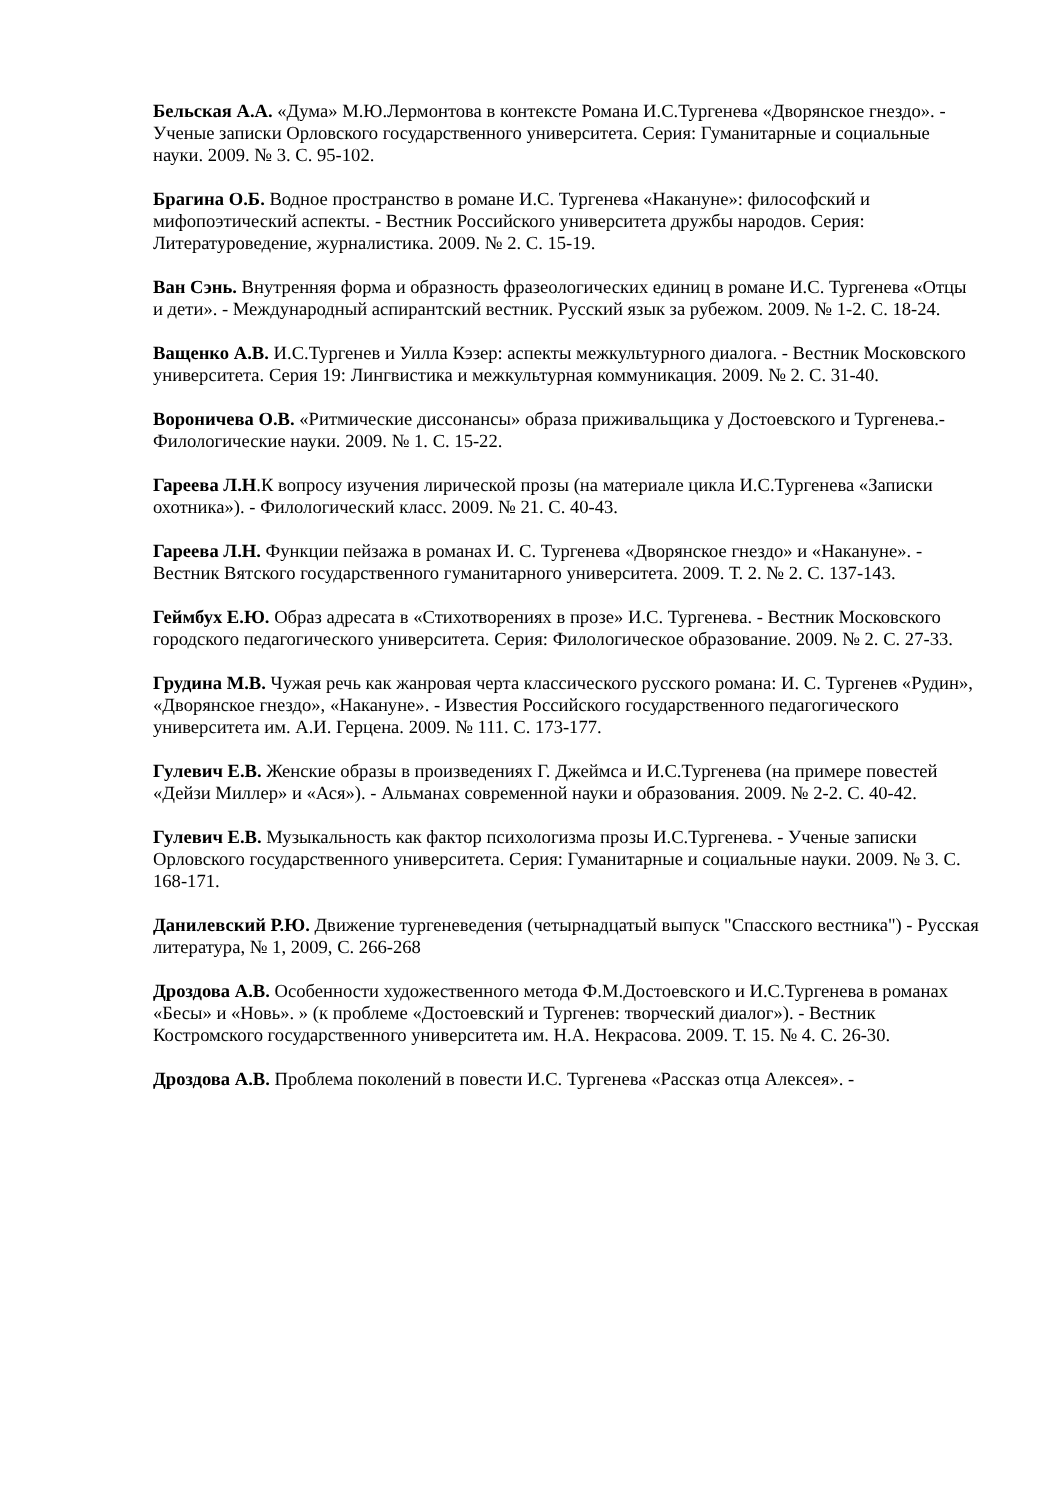Бельская А.А. «Дума» М.Ю.Лермонтова в контексте Романа И.С.Тургенева «Дворянское гнездо». - Ученые записки Орловского государственного университета. Серия: Гуманитарные и социальные науки. 2009. № 3. С. 95-102.
Брагина О.Б. Водное пространство в романе И.С. Тургенева «Накануне»: философский и мифопоэтический аспекты. - Вестник Российского университета дружбы народов. Серия: Литературоведение, журналистика. 2009. № 2. С. 15-19.
Ван Сэнь. Внутренняя форма и образность фразеологических единиц в романе И.С. Тургенева «Отцы и дети». - Международный аспирантский вестник. Русский язык за рубежом. 2009. № 1-2. С. 18-24.
Ващенко А.В. И.С.Тургенев и Уилла Кэзер: аспекты межкультурного диалога. - Вестник Московского университета. Серия 19: Лингвистика и межкультурная коммуникация. 2009. № 2. С. 31-40.
Вороничева О.В. «Ритмические диссонансы» образа приживальщика у Достоевского и Тургенева.- Филологические науки. 2009. № 1. С. 15-22.
Гареева Л.Н.К вопросу изучения лирической прозы (на материале цикла И.С.Тургенева «Записки охотника»). - Филологический класс. 2009. № 21. С. 40-43.
Гареева Л.Н. Функции пейзажа в романах И. С. Тургенева «Дворянское гнездо» и «Накануне». - Вестник Вятского государственного гуманитарного университета. 2009. Т. 2. № 2. С. 137-143.
Геймбух Е.Ю. Образ адресата в «Стихотворениях в прозе» И.С. Тургенева. - Вестник Московского городского педагогического университета. Серия: Филологическое образование. 2009. № 2. С. 27-33.
Грудина М.В. Чужая речь как жанровая черта классического русского романа: И. С. Тургенев «Рудин», «Дворянское гнездо», «Накануне». - Известия Российского государственного педагогического университета им. А.И. Герцена. 2009. № 111. С. 173-177.
Гулевич Е.В. Женские образы в произведениях Г. Джеймса и И.С.Тургенева (на примере повестей «Дейзи Миллер» и «Ася»). - Альманах современной науки и образования. 2009. № 2-2. С. 40-42.
Гулевич Е.В. Музыкальность как фактор психологизма прозы И.С.Тургенева. - Ученые записки Орловского государственного университета. Серия: Гуманитарные и социальные науки. 2009. № 3. С. 168-171.
Данилевский Р.Ю. Движение тургеневедения (четырнадцатый выпуск "Спасского вестника") - Русская литература, № 1, 2009, С. 266-268
Дроздова А.В. Особенности художественного метода Ф.М.Достоевского и И.С.Тургенева в романах «Бесы» и «Новь». » (к проблеме «Достоевский и Тургенев: творческий диалог»). - Вестник Костромского государственного университета им. Н.А. Некрасова. 2009. Т. 15. № 4. С. 26-30.
Дроздова А.В. Проблема поколений в повести И.С. Тургенева «Рассказ отца Алексея». -